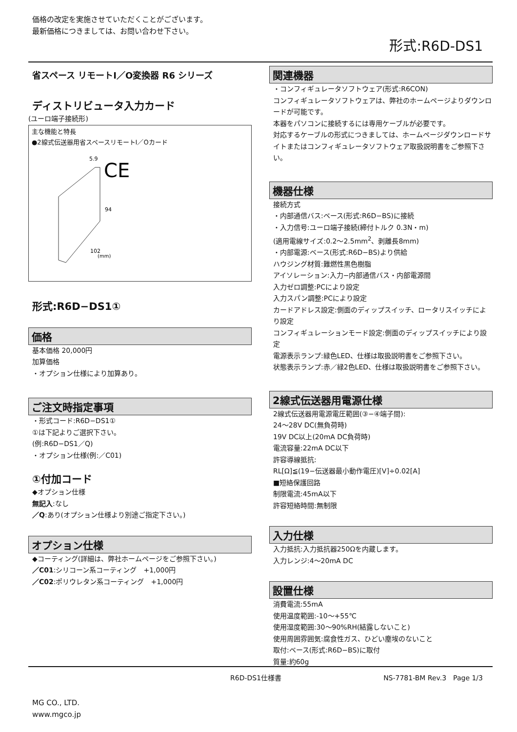価格の改定を実施させていただくことがございます。
最新価格につきましては、お問い合わせ下さい。
形式:R6D-DS1
省スペース リモートI／O変換器 R6 シリーズ
ディストリビュータ入力カード
(ユーロ端子接続形)
主な機能と特長
●2線式伝送器用省スペースリモートI／Oカード
5.9
CE
94
102
(mm)
形式:R6D−DS1①
価格
基本価格 20,000円
加算価格
・オプション仕様により加算あり。
ご注文時指定事項
・形式コード:R6D−DS1①
①は下記よりご選択下さい。
(例:R6D−DS1／Q)
・オプション仕様(例:／C01)
①付加コード
◆オプション仕様
無記入:なし
／Q:あり(オプション仕様より別途ご指定下さい。)
オプション仕様
◆コーティング(詳細は、弊社ホームページをご参照下さい。)
／C01:シリコーン系コーティング　+1,000円
／C02:ポリウレタン系コーティング　+1,000円
関連機器
・コンフィギュレータソフトウェア(形式:R6CON)
コンフィギュレータソフトウェアは、弊社のホームページよりダウンロードが可能です。
本器をパソコンに接続するには専用ケーブルが必要です。
対応するケーブルの形式につきましては、ホームページダウンロードサイトまたはコンフィギュレータソフトウェア取扱説明書をご参照下さい。
機器仕様
接続方式
・内部通信バス:ベース(形式:R6D−BS)に接続
・入力信号:ユーロ端子接続(締付トルク 0.3N・m)
(適用電線サイズ:0.2〜2.5mm<sup>2</sup>、剥離長8mm)
・内部電源:ベース(形式:R6D−BS)より供給
ハウジング材質:難燃性黒色樹脂
アイソレーション:入力−内部通信バス・内部電源間
入力ゼロ調整:PCにより設定
入力スパン調整:PCにより設定
カードアドレス設定:側面のディップスイッチ、ロータリスイッチにより設定
コンフィギュレーションモード設定:側面のディップスイッチにより設定
電源表示ランプ:緑色LED、仕様は取扱説明書をご参照下さい。
状態表示ランプ:赤／緑2色LED、仕様は取扱説明書をご参照下さい。
2線式伝送器用電源仕様
2線式伝送器用電源電圧範囲(③−④端子間):
24〜28V DC(無負荷時)
19V DC以上(20mA DC負荷時)
電流容量:22mA DC以下
許容導線抵抗:
RL[Ω]≦(19−伝送器最小動作電圧)[V]÷0.02[A]
■短絡保護回路
制限電流:45mA以下
許容短絡時間:無制限
入力仕様
入力抵抗:入力抵抗器250Ωを内蔵します。
入力レンジ:4〜20mA DC
設置仕様
消費電流:55mA
使用温度範囲:-10〜+55℃
使用湿度範囲:30〜90%RH(結露しないこと)
使用周囲雰囲気:腐食性ガス、ひどい塵埃のないこと
取付:ベース(形式:R6D−BS)に取付
質量:約60g
R6D-DS1仕様書 NS-7781-BM Rev.3　Page 1/3
MG CO., LTD.
www.mgco.jp